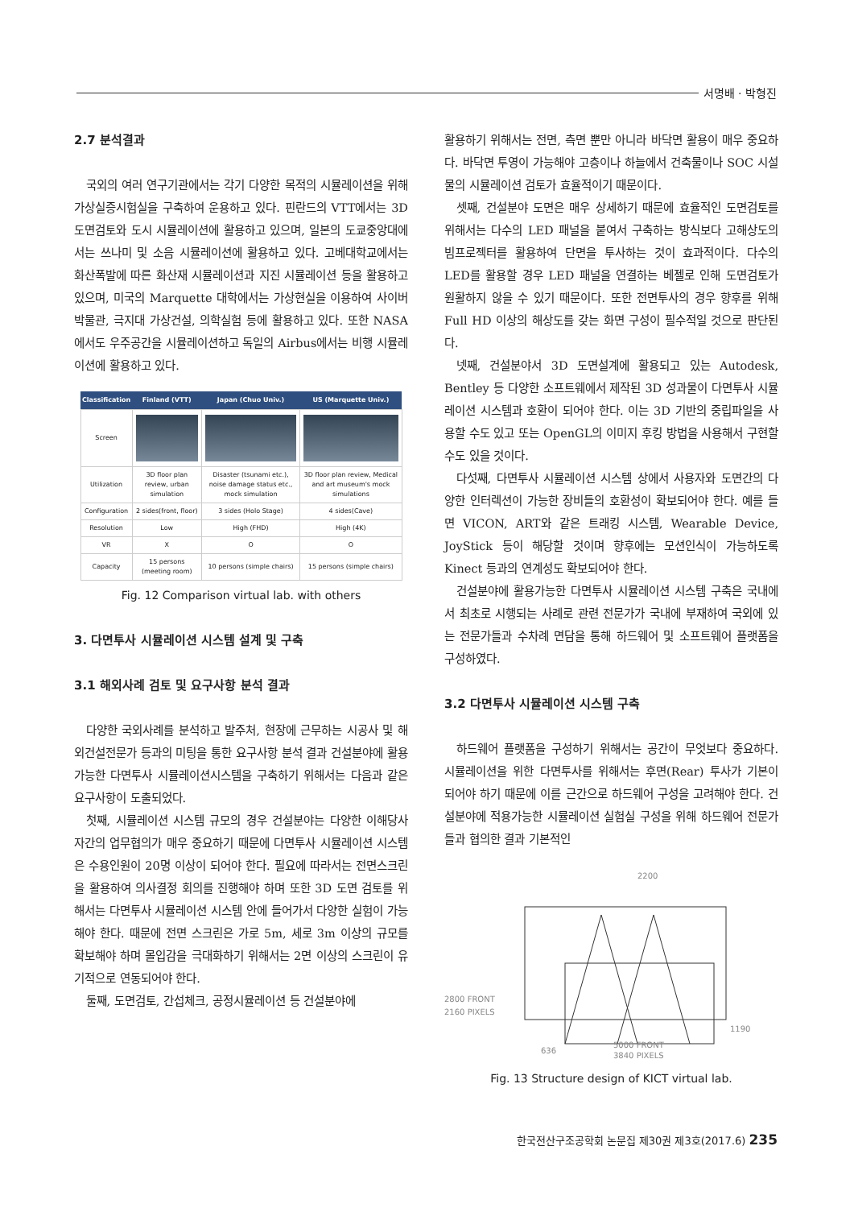서명배 · 박형진
2.7 분석결과
국외의 여러 연구기관에서는 각기 다양한 목적의 시뮬레이션을 위해 가상실증시험실을 구축하여 운용하고 있다. 핀란드의 VTT에서는 3D 도면검토와 도시 시뮬레이션에 활용하고 있으며, 일본의 도쿄중앙대에서는 쓰나미 및 소음 시뮬레이션에 활용하고 있다. 고베대학교에서는 화산폭발에 따른 화산재 시뮬레이션과 지진 시뮬레이션 등을 활용하고 있으며, 미국의 Marquette 대학에서는 가상현실을 이용하여 사이버박물관, 극지대 가상건설, 의학실험 등에 활용하고 있다. 또한 NASA에서도 우주공간을 시뮬레이션하고 독일의 Airbus에서는 비행 시뮬레이션에 활용하고 있다.
| Classification | Finland (VTT) | Japan (Chuo Univ.) | US (Marquette Univ.) |
| --- | --- | --- | --- |
| Screen | | | |
| Utilization | 3D floor plan review, urban simulation | Disaster (tsunami etc.), noise damage status etc., mock simulation | 3D floor plan review, Medical and art museum's mock simulations |
| Configuration | 2 sides(front, floor) | 3 sides (Holo Stage) | 4 sides(Cave) |
| Resolution | Low | High (FHD) | High (4K) |
| VR | X | O | O |
| Capacity | 15 persons (meeting room) | 10 persons (simple chairs) | 15 persons (simple chairs) |
Fig. 12 Comparison virtual lab. with others
3. 다면투사 시뮬레이션 시스템 설계 및 구축
3.1 해외사례 검토 및 요구사항 분석 결과
다양한 국외사례를 분석하고 발주처, 현장에 근무하는 시공사 및 해외건설전문가 등과의 미팅을 통한 요구사항 분석 결과 건설분야에 활용가능한 다면투사 시뮬레이션시스템을 구축하기 위해서는 다음과 같은 요구사항이 도출되었다.
첫째, 시뮬레이션 시스템 규모의 경우 건설분야는 다양한 이해당사자간의 업무협의가 매우 중요하기 때문에 다면투사 시뮬레이션 시스템은 수용인원이 20명 이상이 되어야 한다. 필요에 따라서는 전면스크린을 활용하여 의사결정 회의를 진행해야 하며 또한 3D 도면 검토를 위해서는 다면투사 시뮬레이션 시스템 안에 들어가서 다양한 실험이 가능해야 한다. 때문에 전면 스크린은 가로 5m, 세로 3m 이상의 규모를 확보해야 하며 몰입감을 극대화하기 위해서는 2면 이상의 스크린이 유기적으로 연동되어야 한다.
둘째, 도면검토, 간섭체크, 공정시뮬레이션 등 건설분야에
활용하기 위해서는 전면, 측면 뿐만 아니라 바닥면 활용이 매우 중요하다. 바닥면 투영이 가능해야 고층이나 하늘에서 건축물이나 SOC 시설물의 시뮬레이션 검토가 효율적이기 때문이다.
셋째, 건설분야 도면은 매우 상세하기 때문에 효율적인 도면검토를 위해서는 다수의 LED 패널을 붙여서 구축하는 방식보다 고해상도의 빔프로젝터를 활용하여 단면을 투사하는 것이 효과적이다. 다수의 LED를 활용할 경우 LED 패널을 연결하는 베젤로 인해 도면검토가 원활하지 않을 수 있기 때문이다. 또한 전면투사의 경우 향후를 위해 Full HD 이상의 해상도를 갖는 화면 구성이 필수적일 것으로 판단된다.
넷째, 건설분야서 3D 도면설계에 활용되고 있는 Autodesk, Bentley 등 다양한 소프트웨에서 제작된 3D 성과물이 다면투사 시뮬레이션 시스템과 호환이 되어야 한다. 이는 3D 기반의 중립파일을 사용할 수도 있고 또는 OpenGL의 이미지 후킹 방법을 사용해서 구현할 수도 있을 것이다.
다섯째, 다면투사 시뮬레이션 시스템 상에서 사용자와 도면간의 다양한 인터렉션이 가능한 장비들의 호환성이 확보되어야 한다. 예를 들면 VICON, ART와 같은 트래킹 시스템, Wearable Device, JoyStick 등이 해당할 것이며 향후에는 모션인식이 가능하도록 Kinect 등과의 연계성도 확보되어야 한다.
건설분야에 활용가능한 다면투사 시뮬레이션 시스템 구축은 국내에서 최초로 시행되는 사례로 관련 전문가가 국내에 부재하여 국외에 있는 전문가들과 수차례 면담을 통해 하드웨어 및 소프트웨어 플랫폼을 구성하였다.
3.2 다면투사 시뮬레이션 시스템 구축
하드웨어 플랫폼을 구성하기 위해서는 공간이 무엇보다 중요하다. 시뮬레이션을 위한 다면투사를 위해서는 후면(Rear) 투사가 기본이 되어야 하기 때문에 이를 근간으로 하드웨어 구성을 고려해야 한다. 건설분야에 적용가능한 시뮬레이션 실험실 구성을 위해 하드웨어 전문가들과 협의한 결과 기본적인
2200
2800 FRONT
2160 PIXELS
1190
636
5000 FRONT
3840 PIXELS
Fig. 13 Structure design of KICT virtual lab.
한국전산구조공학회 논문집 제30권 제3호(2017.6) 235